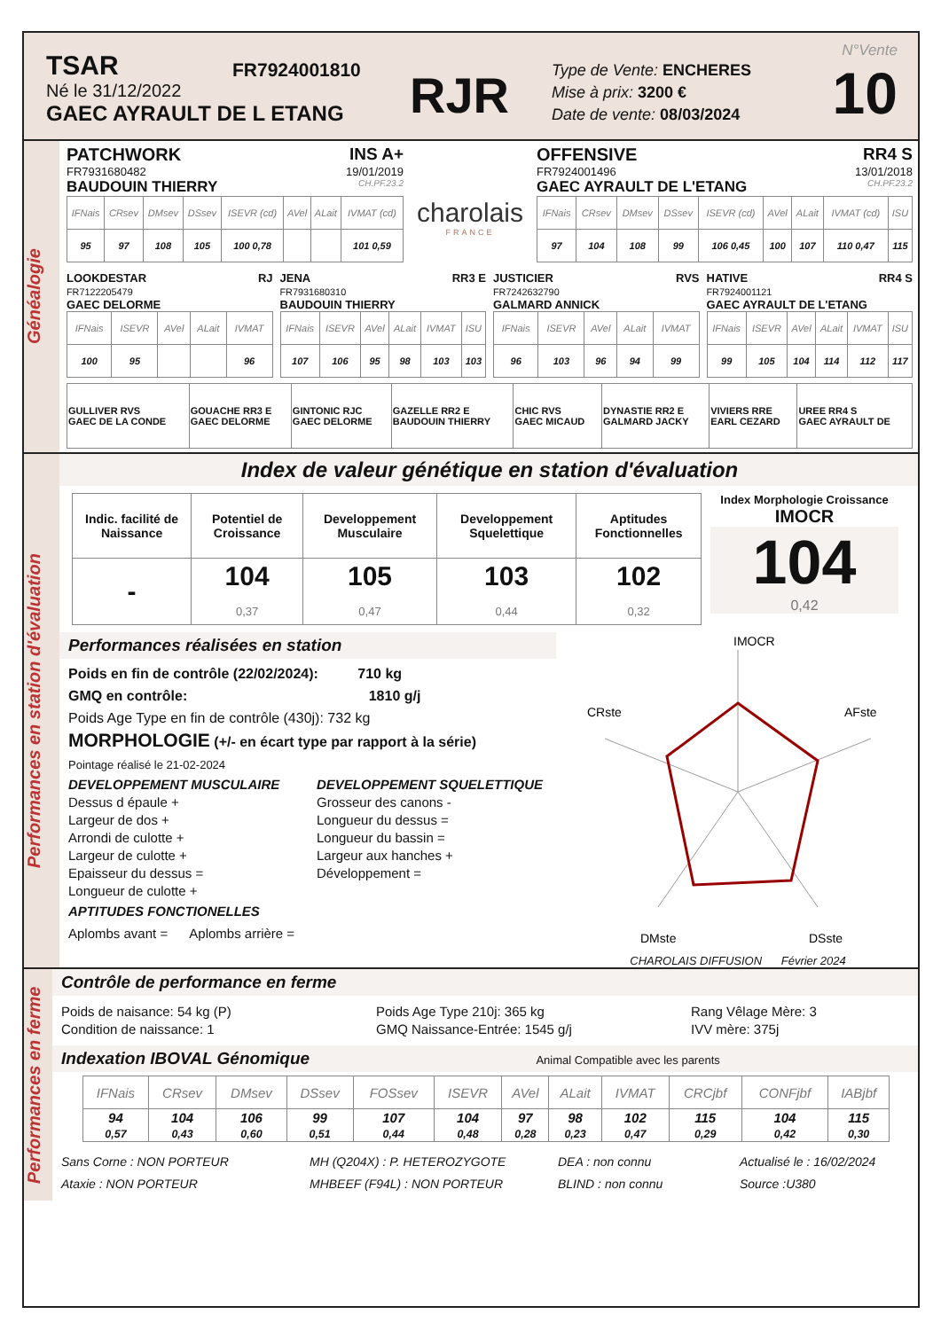TSAR
Né le 31/12/2022
GAEC AYRAULT DE L ETANG
FR7924001810
RJR
Type de Vente: ENCHERES
Mise à prix: 3200 €
Date de vente: 08/03/2024
N°Vente
10
Généalogie
PATCHWORK INS A+
FR7931680482 19/01/2019
BAUDOUIN THIERRY CH.PF.23.2
| IFNais | CRsev | DMsev | DSsev | ISEVR (cd) | AVel | ALait | IVMAT (cd) |
| --- | --- | --- | --- | --- | --- | --- | --- |
| 95 | 97 | 108 | 105 | 100 0,78 | | | 101 0,59 |
charolais
FRANCE
OFFENSIVE RR4 S
FR7924001496 13/01/2018
GAEC AYRAULT DE L'ETANG CH.PF.23.2
| IFNais | CRsev | DMsev | DSsev | ISEVR (cd) | AVel | ALait | IVMAT (cd) | ISU |
| --- | --- | --- | --- | --- | --- | --- | --- | --- |
| 97 | 104 | 108 | 99 | 106 0,45 | 100 | 107 | 110 0,47 | 115 |
LOOKDESTAR RJ
FR7122205479
GAEC DELORME
| IFNais | ISEVR | AVel | ALait | IVMAT |
| --- | --- | --- | --- | --- |
| 100 | 95 | | | 96 |
JENA RR3 E
FR7931680310
BAUDOUIN THIERRY
| IFNais | ISEVR | AVel | ALait | IVMAT | ISU |
| --- | --- | --- | --- | --- | --- |
| 107 | 106 | 95 | 98 | 103 | 103 |
JUSTICIER RVS
FR7242632790
GALMARD ANNICK
| IFNais | ISEVR | AVel | ALait | IVMAT |
| --- | --- | --- | --- | --- |
| 96 | 103 | 96 | 94 | 99 |
HATIVE RR4 S
FR7924001121
GAEC AYRAULT DE L'ETANG
| IFNais | ISEVR | AVel | ALait | IVMAT | ISU |
| --- | --- | --- | --- | --- | --- |
| 99 | 105 | 104 | 114 | 112 | 117 |
| GULLIVER RVS GAEC DE LA CONDE | GOUACHE RR3 E GAEC DELORME | GINTONIC RJC GAEC DELORME | GAZELLE RR2 E BAUDOUIN THIERRY | CHIC RVS GAEC MICAUD | DYNASTIE RR2 E GALMARD JACKY | VIVIERS RRE EARL CEZARD | UREE RR4 S GAEC AYRAULT DE |
Performances en station d'évaluation
Index de valeur génétique en station d'évaluation
| Indic. facilité de Naissance | Potentiel de Croissance | Developpement Musculaire | Developpement Squelettique | Aptitudes Fonctionnelles |
| --- | --- | --- | --- | --- |
| - | 104 0,37 | 105 0,47 | 103 0,44 | 102 0,32 |
Index Morphologie Croissance
IMOCR
104
0,42
Performances réalisées en station
Poids en fin de contrôle (22/02/2024): 710 kg
GMQ en contrôle: 1810 g/j
Poids Age Type en fin de contrôle (430j): 732 kg
MORPHOLOGIE (+/- en écart type par rapport à la série)
Pointage réalisé le 21-02-2024
DEVELOPPEMENT MUSCULAIRE
Dessus d épaule +
Largeur de dos +
Arrondi de culotte +
Largeur de culotte +
Epaisseur du dessus =
Longueur de culotte +
DEVELOPPEMENT SQUELETTIQUE
Grosseur des canons -
Longueur du dessus =
Longueur du bassin =
Largeur aux hanches +
Développement =
APTITUDES FONCTIONELLES
Aplombs avant = Aplombs arrière =
IMOCR
AFste
CRste
DMste
DSste
CHAROLAIS DIFFUSION Février 2024
Performances en ferme
Contrôle de performance en ferme
Poids de naisance: 54 kg (P)
Condition de naissance: 1
Poids Age Type 210j: 365 kg
GMQ Naissance-Entrée: 1545 g/j
Rang Vêlage Mère: 3
IVV mère: 375j
Indexation IBOVAL Génomique Animal Compatible avec les parents
| IFNais | CRsev | DMsev | DSsev | FOSsev | ISEVR | AVel | ALait | IVMAT | CRCjbf | CONFjbf | IABjbf |
| --- | --- | --- | --- | --- | --- | --- | --- | --- | --- | --- | --- |
| 94 0,57 | 104 0,43 | 106 0,60 | 99 0,51 | 107 0,44 | 104 0,48 | 97 0,28 | 98 0,23 | 102 0,47 | 115 0,29 | 104 0,42 | 115 0,30 |
Sans Corne : NON PORTEUR
Ataxie : NON PORTEUR
MH (Q204X) : P. HETEROZYGOTE
MHBEEF (F94L) : NON PORTEUR
DEA : non connu
BLIND : non connu
Actualisé le : 16/02/2024
Source :U380